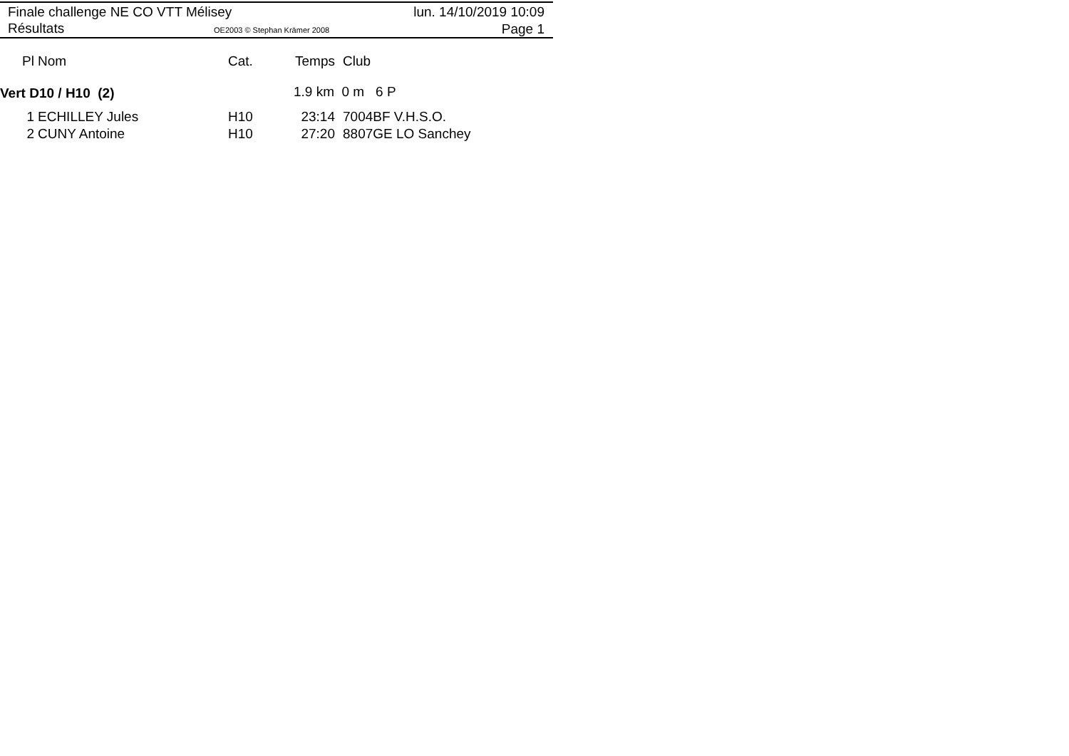Finale challenge NE CO VTT Mélisey
lun. 14/10/2019 10:09
Résultats OE2003 © Stephan Krämer 2008 Page 1
| Pl | Nom | Cat. | Temps | Club |
| --- | --- | --- | --- | --- |
| Vert D10 / H10 (2) | | | 1.9 km 0 m 6 P | |
| 1 | ECHILLEY Jules | H10 | 23:14 | 7004BF V.H.S.O. |
| 2 | CUNY Antoine | H10 | 27:20 | 8807GE LO Sanchey |